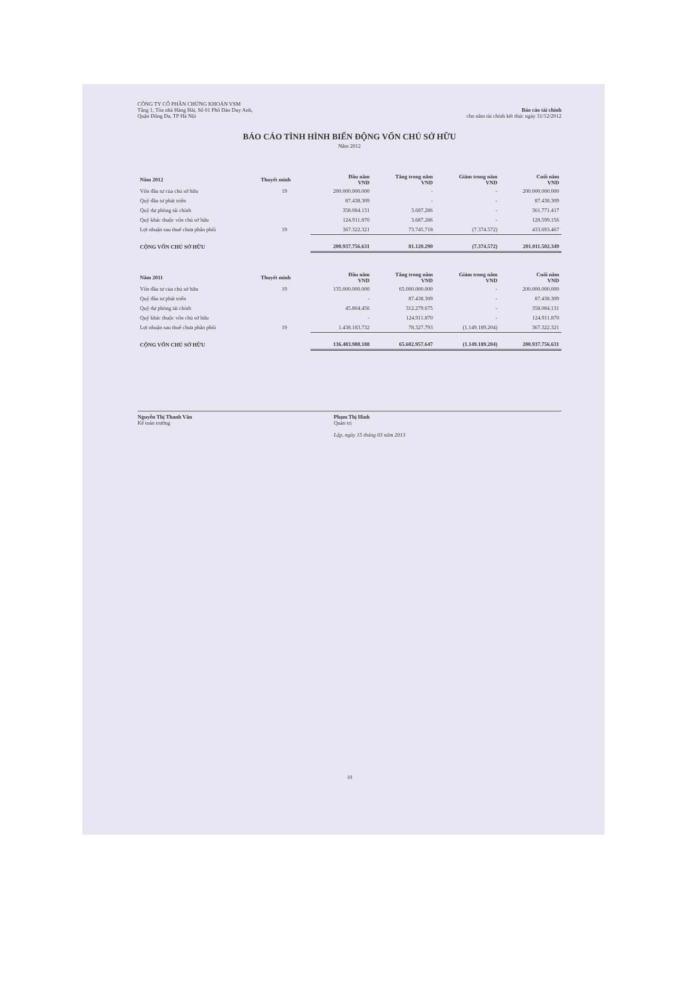CÔNG TY CỔ PHẦN CHỨNG KHOÁN VSM
Tầng 1, Tòa nhà Hàng Hải, Số 01 Phố Đào Duy Anh,
Quận Đống Đa, TP Hà Nội
Báo cáo tài chính
cho năm tài chính kết thúc ngày 31/12/2012
BÁO CÁO TÌNH HÌNH BIẾN ĐỘNG VỐN CHỦ SỞ HỮU
Năm 2012
| Năm 2012 | Thuyết minh | Đầu năm VND | Tăng trong năm VND | Giảm trong năm VND | Cuối năm VND |
| --- | --- | --- | --- | --- | --- |
| Vốn đầu tư của chủ sở hữu | 19 | 200.000.000.000 | - | - | 200.000.000.000 |
| Quỹ đầu tư phát triển | | 87.438.309 | - | - | 87.438.309 |
| Quỹ dự phòng tài chính | | 358.084.131 | 3.687.286 | - | 361.771.417 |
| Quỹ khác thuộc vốn chủ sở hữu | | 124.911.870 | 3.687.286 | - | 128.599.156 |
| Lợi nhuận sau thuế chưa phân phối | 19 | 367.322.321 | 73.745.718 | (7.374.572) | 433.693.467 |
| CỘNG VỐN CHỦ SỞ HỮU | | 200.937.756.631 | 81.120.290 | (7.374.572) | 201.011.502.349 |
| Năm 2011 | Thuyết minh | Đầu năm VND | Tăng trong năm VND | Giảm trong năm VND | Cuối năm VND |
| --- | --- | --- | --- | --- | --- |
| Vốn đầu tư của chủ sở hữu | 19 | 135.000.000.000 | 65.000.000.000 | - | 200.000.000.000 |
| Quỹ đầu tư phát triển | | - | 87.438.309 | - | 87.438.309 |
| Quỹ dự phòng tài chính | | 45.804.456 | 312.279.675 | - | 358.084.131 |
| Quỹ khác thuộc vốn chủ sở hữu | | - | 124.911.870 | - | 124.911.870 |
| Lợi nhuận sau thuế chưa phân phối | 19 | 1.438.183.732 | 78.327.793 | (1.149.189.204) | 367.322.321 |
| CỘNG VỐN CHỦ SỞ HỮU | | 136.483.988.188 | 65.602.957.647 | (1.149.189.204) | 200.937.756.631 |
Nguyễn Thị Thanh Vân
Kế toán trưởng
Phạm Thị Hình
Quản trị
Lập, ngày 15 tháng 03 năm 2013
10